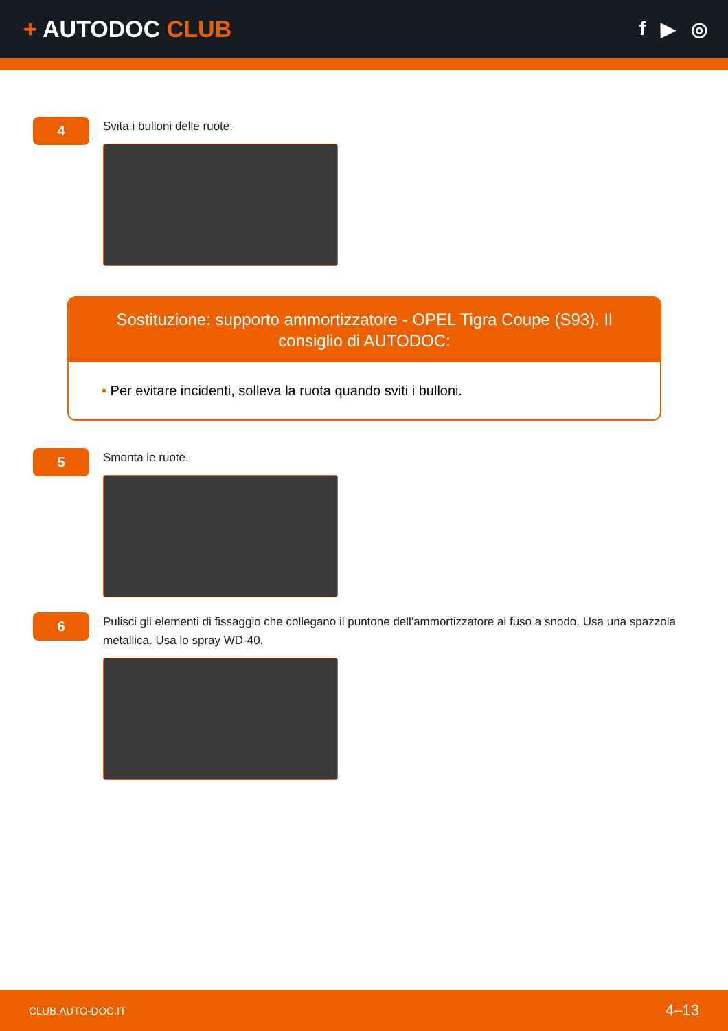+ AUTODOC CLUB
f ▶ ◎
4
Svita i bulloni delle ruote.
Sostituzione: supporto ammortizzatore - OPEL Tigra Coupe (S93). Il consiglio di AUTODOC:
• Per evitare incidenti, solleva la ruota quando sviti i bulloni.
5
Smonta le ruote.
6
Pulisci gli elementi di fissaggio che collegano il puntone dell'ammortizzatore al fuso a snodo. Usa una spazzola metallica. Usa lo spray WD-40.
CLUB.AUTO-DOC.IT 4–13